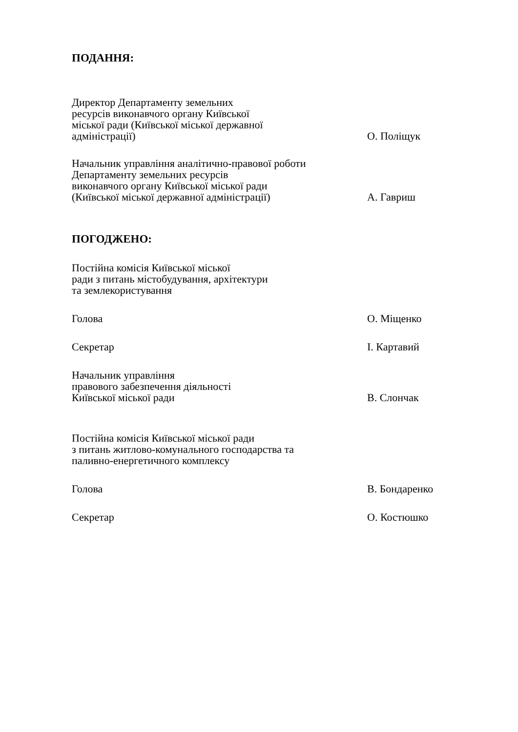ПОДАННЯ:
Директор Департаменту земельних
ресурсів виконавчого органу Київської
міської ради (Київської міської державної
адміністрації)
О. Поліщук
Начальник управління аналітично-правової роботи
Департаменту земельних ресурсів
виконавчого органу Київської міської ради
(Київської міської державної адміністрації)
А. Гавриш
ПОГОДЖЕНО:
Постійна комісія Київської міської
ради з питань містобудування, архітектури
та землекористування
Голова
О. Міщенко
Секретар
І. Картавий
Начальник управління
правового забезпечення діяльності
Київської міської ради
В. Слончак
Постійна комісія Київської міської ради
з питань житлово-комунального господарства та
паливно-енергетичного комплексу
Голова
В. Бондаренко
Секретар
О. Костюшко